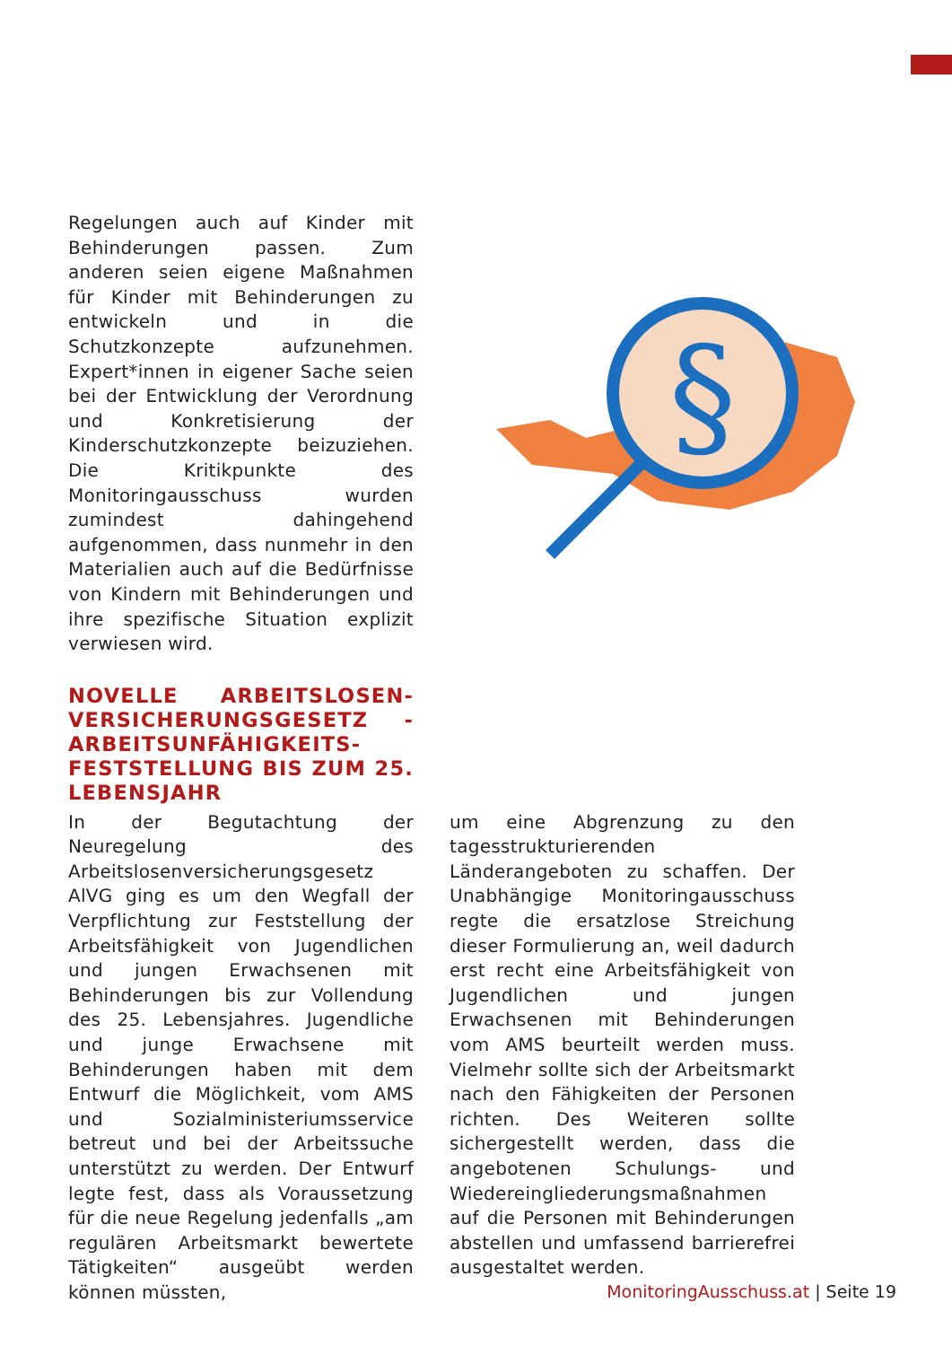Regelungen auch auf Kinder mit Behinderungen passen. Zum anderen seien eigene Maßnahmen für Kinder mit Behinderungen zu entwickeln und in die Schutzkonzepte aufzunehmen. Expert*innen in eigener Sache seien bei der Entwicklung der Verordnung und Konkretisierung der Kinderschutzkonzepte beizuziehen. Die Kritikpunkte des Monitoringausschuss wurden zumindest dahingehend aufgenommen, dass nunmehr in den Materialien auch auf die Bedürfnisse von Kindern mit Behinderungen und ihre spezifische Situation explizit verwiesen wird.
NOVELLE ARBEITSLOSEN-VERSICHERUNGSGESETZ - ARBEITSUNFÄHIGKEITS-FESTSTELLUNG BIS ZUM 25. LEBENSJAHR
§
In der Begutachtung der Neuregelung des Arbeitslosenversicherungsgesetz AlVG ging es um den Wegfall der Verpflichtung zur Feststellung der Arbeitsfähigkeit von Jugendlichen und jungen Erwachsenen mit Behinderungen bis zur Vollendung des 25. Lebensjahres. Jugendliche und junge Erwachsene mit Behinderungen haben mit dem Entwurf die Möglichkeit, vom AMS und Sozialministeriumsservice betreut und bei der Arbeitssuche unterstützt zu werden. Der Entwurf legte fest, dass als Voraussetzung für die neue Regelung jedenfalls „am regulären Arbeitsmarkt bewertete Tätigkeiten“ ausgeübt werden können müssten,
um eine Abgrenzung zu den tagesstrukturierenden Länderangeboten zu schaffen. Der Unabhängige Monitoringausschuss regte die ersatzlose Streichung dieser Formulierung an, weil dadurch erst recht eine Arbeitsfähigkeit von Jugendlichen und jungen Erwachsenen mit Behinderungen vom AMS beurteilt werden muss. Vielmehr sollte sich der Arbeitsmarkt nach den Fähigkeiten der Personen richten. Des Weiteren sollte sichergestellt werden, dass die angebotenen Schulungs- und Wiedereingliederungsmaßnahmen auf die Personen mit Behinderungen abstellen und umfassend barrierefrei ausgestaltet werden.
MonitoringAusschuss.at | Seite 19